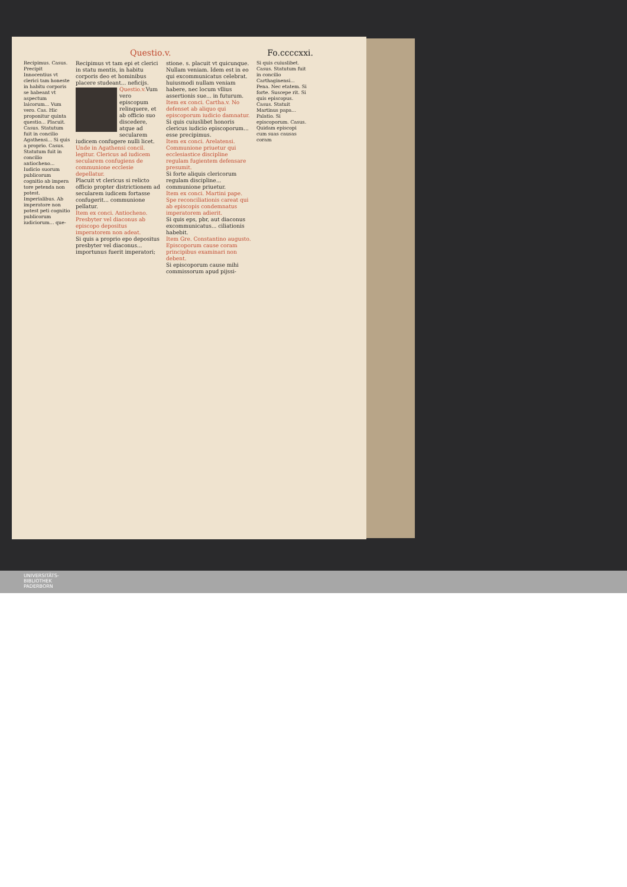Questio.v. Fo.ccccxxi.
Recipimus. Casus. Precipit Innocentius vt clerici tam honeste in habitu corporis se habeant vt aspectum laicorum... Vum vero. Cas. Hic proponitur quinta questio... Placuit. Casus. Statutum fuit in concilio Agathensi... Si quis a proprio. Casus. Statutum fuit in concilio antiocheno... Iudicio suorum publicorum cognitio ab impera tore petenda non potest. Imperialibus. Ab imperatore non potest peti cognitio publicorum iudiciorum... que-
Recipimus vt tam epi et clerici in statu mentis, in habitu corporis deo et hominibus placere studeant... neficijs.
Questio.v.
Vum vero episcopum relinquere, et ab officio suo discedere, atque ad secularem iudicem confugere nulli licet.
Unde in Agathensi concil. legitur. Clericus ad iudicem secularem confugiens de communione ecclesie depellatur.
Placuit vt clericus si relicto officio propter districtionem ad secularem iudicem fortasse confugerit... communione pellatur.
Item ex conci. Antiocheno. Presbyter vel diaconus ab episcopo depositus imperatorem non adeat.
Si quis a proprio epo depositus presbyter vel diaconus... importunus fuerit imperatori;
stione. s. placuit vt quicunque. Nullam veniam. Idem est in eo qui excommunicatus celebrat.
huiusmodi nullam veniam habere, nec locum vllius assertionis sue... in futurum.
Item ex conci. Cartha.v. No defenset ab aliquo qui episcoporum iudicio damnatur.
Si quis cuiuslibet honoris clericus iudicio episcoporum... esse precipimus.
Item ex conci. Arelatensi. Communione priuetur qui ecclesiastice discipline regulam fugientem defensare presumit.
Si forte aliquis clericorum regulam discipline... communione priuetur.
Item ex conci. Martini pape. Spe reconciliationis careat qui ab episcopis condemnatus imperatorem adierit.
Si quis eps, pbr, aut diaconus excommunicatus... ciliationis habebit.
Item Gre. Constantino augusto. Episcoporum cause coram principibus examinari non debent.
Si episcoporum cause mihi commissorum apud pijssi-
Si quis cuiuslibet. Casus. Statutum fuit in concilio Carthaginensi... Pena. Nec etatem. Si forte. Suscepe rit. Si quis episcopus. Casus. Statuit Martinus papa... Palatio. Si episcoporum. Casus. Quidam episcopi cum suas causas coram
UNIVERSITÄTS-
BIBLIOTHEK
PADERBORN